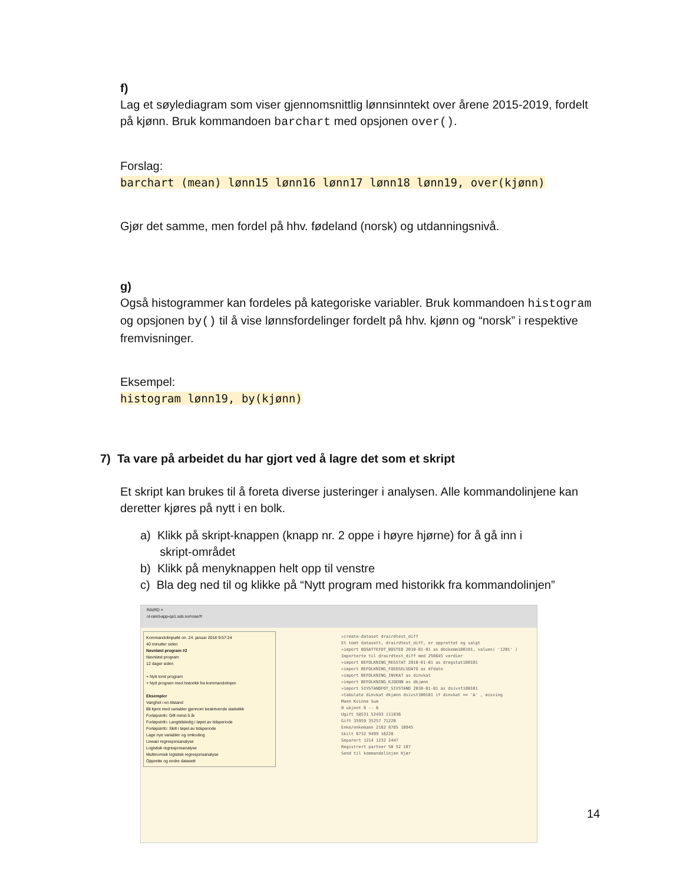f)
Lag et søylediagram som viser gjennomsnittlig lønnsinntekt over årene 2015-2019, fordelt på kjønn. Bruk kommandoen barchart med opsjonen over().
Forslag:
barchart (mean) lønn15 lønn16 lønn17 lønn18 lønn19, over(kjønn)
Gjør det samme, men fordel på hhv. fødeland (norsk) og utdanningsnivå.
g)
Også histogrammer kan fordeles på kategoriske variabler. Bruk kommandoen histogram og opsjonen by() til å vise lønnsfordelinger fordelt på hhv. kjønn og “norsk” i respektive fremvisninger.
Eksempel:
histogram lønn19, by(kjønn)
7) Ta vare på arbeidet du har gjort ved å lagre det som et skript
Et skript kan brukes til å foreta diverse justeringer i analysen. Alle kommandolinjene kan deretter kjøres på nytt i en bolk.
a) Klikk på skript-knappen (knapp nr. 2 oppe i høyre hjørne) for å gå inn i
skript-området
b) Klikk på menyknappen helt opp til venstre
c) Bla deg ned til og klikke på “Nytt program med historikk fra kommandolinjen”
RAIRD ×
ol-raird-app-qa1.ssb.no/rose/#
Kommandolinjeøkt on. 24. januar 2018 9:57:24
40 minutter siden
Navnløst program #2
Navnløst program
12 dager siden
+ Nytt tomt program
+ Nytt program med historikk fra kommandolinjen
Eksempler
Varighet i en tilstand
Bli kjent med variabler gjennom beskrivende statistikk
Forløpsinfo: Gift minst 5 år
Forløpsinfo: Langtidsledig i løpet av tidsperiode
Forløpsinfo: Skilt i løpet av tidsperiode
Lage nye variabler og omkoding
Lineær regresjonsanalyse
Logistisk regresjonsanalyse
Multinomisk logistisk regresjonsanalyse
Opprette og endre datasett
»create-dataset drairdtest_diff
Et tomt datasett, drairdtest_diff, er opprettet og valgt
»import BOSATTEFDT_BOSTED 2010-01-01 as dbokomm100101, values( '1201' )
Importerte til drairdtest_diff med 256645 verdier
»import BEFOLKNING_REGSTAT 2010-01-01 as dregstat100101
»import BEFOLKNING_FOEDSELSDATO as dfdato
»import BEFOLKNING_INVKAT as dinvkat
»import BEFOLKNING_KJOENN as dkjønn
»import SIVSTANDFDT_SIVSTAND 2010-01-01 as dsivst100101
»tabulate dinvkat dkjønn dsivst100101 if dinvkat == 'A' , missing
Mann Kvinne Sum
0 ukjent 6 -- 6
Ugift 58531 52493 111036
Gift 35959 35257 71220
Enke/enkemann 2162 8785 10945
Skilt 6732 9499 16228
Separert 1214 1232 2447
Registrert partner 58 52 107
Send til kommandolinjen Kjør
14